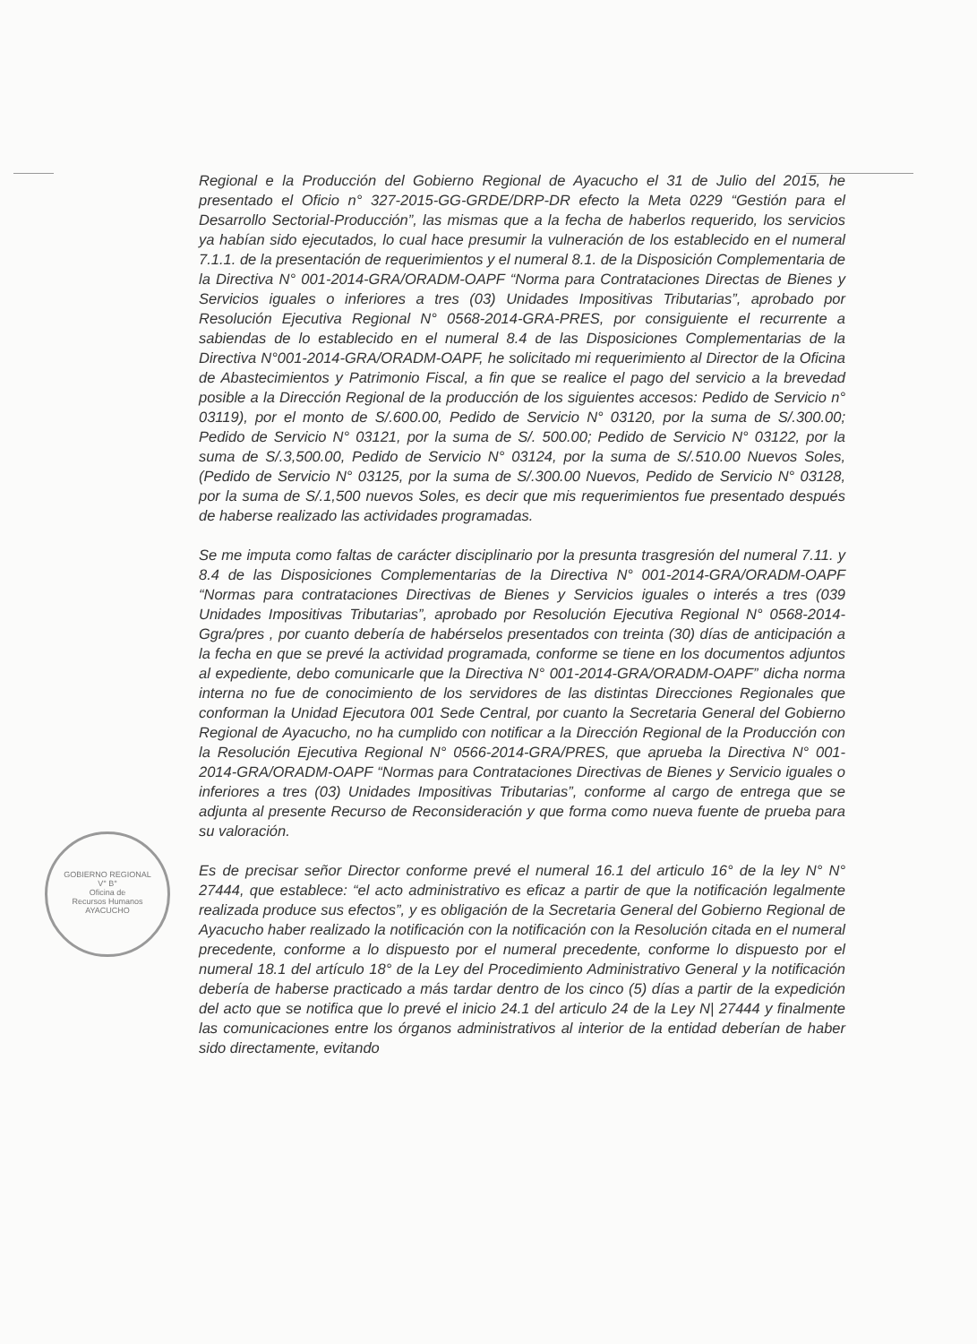Regional e la Producción del Gobierno Regional de Ayacucho el 31 de Julio del 2015, he presentado el Oficio n° 327-2015-GG-GRDE/DRP-DR efecto la Meta 0229 “Gestión para el Desarrollo Sectorial-Producción”, las mismas que a la fecha de haberlos requerido, los servicios ya habían sido ejecutados, lo cual hace presumir la vulneración de los establecido en el numeral 7.1.1. de la presentación de requerimientos y el numeral 8.1. de la Disposición Complementaria de la Directiva N° 001-2014-GRA/ORADM-OAPF “Norma para Contrataciones Directas de Bienes y Servicios iguales o inferiores a tres (03) Unidades Impositivas Tributarias”, aprobado por Resolución Ejecutiva Regional N° 0568-2014-GRA-PRES, por consiguiente el recurrente a sabiendas de lo establecido en el numeral 8.4 de las Disposiciones Complementarias de la Directiva N°001-2014-GRA/ORADM-OAPF, he solicitado mi requerimiento al Director de la Oficina de Abastecimientos y Patrimonio Fiscal, a fin que se realice el pago del servicio a la brevedad posible a la Dirección Regional de la producción de los siguientes accesos: Pedido de Servicio n° 03119), por el monto de S/.600.00, Pedido de Servicio N° 03120, por la suma de S/.300.00; Pedido de Servicio N° 03121, por la suma de S/. 500.00; Pedido de Servicio N° 03122, por la suma de S/.3,500.00, Pedido de Servicio N° 03124, por la suma de S/.510.00 Nuevos Soles, (Pedido de Servicio N° 03125, por la suma de S/.300.00 Nuevos, Pedido de Servicio N° 03128, por la suma de S/.1,500 nuevos Soles, es decir que mis requerimientos fue presentado después de haberse realizado las actividades programadas.
Se me imputa como faltas de carácter disciplinario por la presunta trasgresión del numeral 7.11. y 8.4 de las Disposiciones Complementarias de la Directiva N° 001-2014-GRA/ORADM-OAPF “Normas para contrataciones Directivas de Bienes y Servicios iguales o interés a tres (039 Unidades Impositivas Tributarias”, aprobado por Resolución Ejecutiva Regional N° 0568-2014-Ggra/pres , por cuanto debería de habérselos presentados con treinta (30) días de anticipación a la fecha en que se prevé la actividad programada, conforme se tiene en los documentos adjuntos al expediente, debo comunicarle que la Directiva N° 001-2014-GRA/ORADM-OAPF” dicha norma interna no fue de conocimiento de los servidores de las distintas Direcciones Regionales que conforman la Unidad Ejecutora 001 Sede Central, por cuanto la Secretaria General del Gobierno Regional de Ayacucho, no ha cumplido con notificar a la Dirección Regional de la Producción con la Resolución Ejecutiva Regional N° 0566-2014-GRA/PRES, que aprueba la Directiva N° 001-2014-GRA/ORADM-OAPF “Normas para Contrataciones Directivas de Bienes y Servicio iguales o inferiores a tres (03) Unidades Impositivas Tributarias”, conforme al cargo de entrega que se adjunta al presente Recurso de Reconsideración y que forma como nueva fuente de prueba para su valoración.
Es de precisar señor Director conforme prevé el numeral 16.1 del articulo 16° de la ley N° N° 27444, que establece: “el acto administrativo es eficaz a partir de que la notificación legalmente realizada produce sus efectos”, y es obligación de la Secretaria General del Gobierno Regional de Ayacucho haber realizado la notificación con la notificación con la Resolución citada en el numeral precedente, conforme a lo dispuesto por el numeral precedente, conforme lo dispuesto por el numeral 18.1 del artículo 18° de la Ley del Procedimiento Administrativo General y la notificación debería de haberse practicado a más tardar dentro de los cinco (5) días a partir de la expedición del acto que se notifica que lo prevé el inicio 24.1 del articulo 24 de la Ley N| 27444 y finalmente las comunicaciones entre los órganos administrativos al interior de la entidad deberían de haber sido directamente, evitando
GOBIERNO REGIONAL
V° B°
Oficina de
Recursos Humanos
AYACUCHO